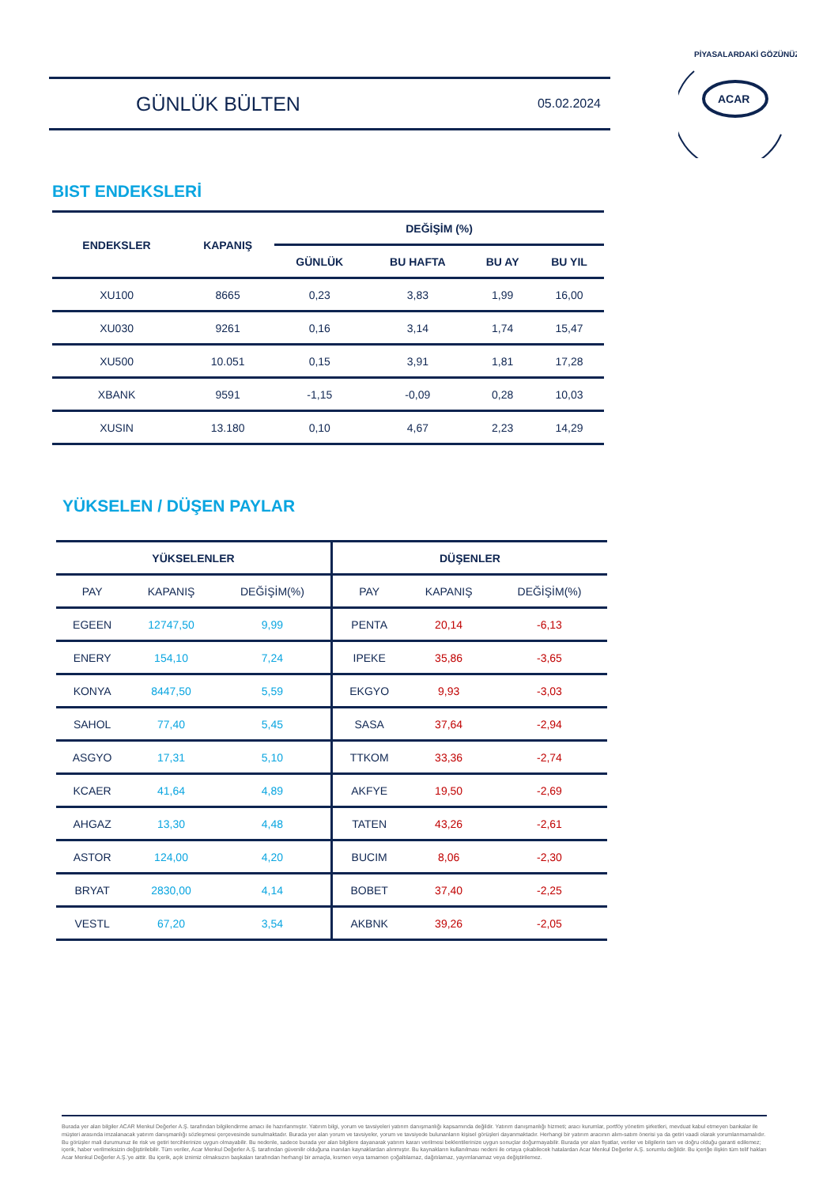GÜNLÜK BÜLTEN
05.02.2024
ACAR
PİYASALARDAKİ GÖZÜNÜZ
BIST ENDEKSLERİ
| ENDEKSLER | KAPANIŞ | DEĞİŞİM (%) | | | |
| --- | --- | --- | --- | --- | --- |
| | | GÜNLÜK | BU HAFTA | BU AY | BU YIL |
| XU100 | 8665 | 0,23 | 3,83 | 1,99 | 16,00 |
| XU030 | 9261 | 0,16 | 3,14 | 1,74 | 15,47 |
| XU500 | 10.051 | 0,15 | 3,91 | 1,81 | 17,28 |
| XBANK | 9591 | -1,15 | -0,09 | 0,28 | 10,03 |
| XUSIN | 13.180 | 0,10 | 4,67 | 2,23 | 14,29 |
YÜKSELEN / DÜŞEN PAYLAR
| YÜKSELENLER | | | DÜŞENLER | | |
| --- | --- | --- | --- | --- | --- |
| PAY | KAPANIŞ | DEĞİŞİM(%) | PAY | KAPANIŞ | DEĞİŞİM(%) |
| EGEEN | 12747,50 | 9,99 | PENTA | 20,14 | -6,13 |
| ENERY | 154,10 | 7,24 | IPEKE | 35,86 | -3,65 |
| KONYA | 8447,50 | 5,59 | EKGYO | 9,93 | -3,03 |
| SAHOL | 77,40 | 5,45 | SASA | 37,64 | -2,94 |
| ASGYO | 17,31 | 5,10 | TTKOM | 33,36 | -2,74 |
| KCAER | 41,64 | 4,89 | AKFYE | 19,50 | -2,69 |
| AHGAZ | 13,30 | 4,48 | TATEN | 43,26 | -2,61 |
| ASTOR | 124,00 | 4,20 | BUCIM | 8,06 | -2,30 |
| BRYAT | 2830,00 | 4,14 | BOBET | 37,40 | -2,25 |
| VESTL | 67,20 | 3,54 | AKBNK | 39,26 | -2,05 |
Burada yer alan bilgiler ACAR Menkul Değerler A.Ş. tarafından bilgilendirme amacı ile hazırlanmıştır. Yatırım bilgi, yorum ve tavsiyeleri yatırım danışmanlığı kapsamında değildir. Yatırım danışmanlığı hizmeti; aracı kurumlar, portföy yönetim şirketleri, mevduat kabul etmeyen bankalar ile müşteri arasında imzalanacak yatırım danışmanlığı sözleşmesi çerçevesinde sunulmaktadır. Burada yer alan yorum ve tavsiyeler, yorum ve tavsiyede bulunanların kişisel görüşleri dayanmaktadır. Herhangi bir yatırım aracının alım-satım önerisi ya da getiri vaadi olarak yorumlanmamalıdır. Bu görüşler mali durumunuz ile risk ve getiri tercihlerinize uygun olmayabilir. Bu nedenle, sadece burada yer alan bilgilere dayanarak yatırım kararı verilmesi beklentilerinize uygun sonuçlar doğurmayabilir. Burada yer alan fiyatlar, veriler ve bilgilerin tam ve doğru olduğu garanti edilemez; içerik, haber verilmeksizin değiştirilebilir. Tüm veriler, Acar Menkul Değerler A.Ş. tarafından güvenilir olduğuna inanılan kaynaklardan alınmıştır. Bu kaynakların kullanılması nedeni ile ortaya çıkabilecek hatalardan Acar Menkul Değerler A.Ş. sorumlu değildir. Bu içeriğe ilişkin tüm telif hakları Acar Menkul Değerler A.Ş.'ye aittir. Bu içerik, açık iznimiz olmaksızın başkaları tarafından herhangi bir amaçla, kısmen veya tamamen çoğaltılamaz, dağıtılamaz, yayımlanamaz veya değiştirilemez.